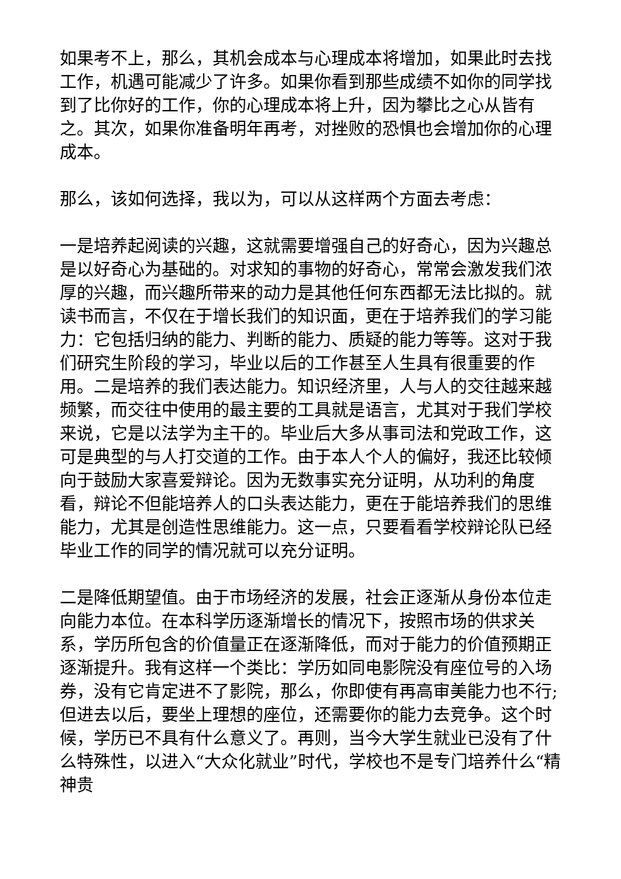如果考不上，那么，其机会成本与心理成本将增加，如果此时去找工作，机遇可能减少了许多。如果你看到那些成绩不如你的同学找到了比你好的工作，你的心理成本将上升，因为攀比之心从皆有之。其次，如果你准备明年再考，对挫败的恐惧也会增加你的心理成本。
那么，该如何选择，我以为，可以从这样两个方面去考虑：
一是培养起阅读的兴趣，这就需要增强自己的好奇心，因为兴趣总是以好奇心为基础的。对求知的事物的好奇心，常常会激发我们浓厚的兴趣，而兴趣所带来的动力是其他任何东西都无法比拟的。就读书而言，不仅在于增长我们的知识面，更在于培养我们的学习能力：它包括归纳的能力、判断的能力、质疑的能力等等。这对于我们研究生阶段的学习，毕业以后的工作甚至人生具有很重要的作用。二是培养的我们表达能力。知识经济里，人与人的交往越来越频繁，而交往中使用的最主要的工具就是语言，尤其对于我们学校来说，它是以法学为主干的。毕业后大多从事司法和党政工作，这可是典型的与人打交道的工作。由于本人个人的偏好，我还比较倾向于鼓励大家喜爱辩论。因为无数事实充分证明，从功利的角度看，辩论不但能培养人的口头表达能力，更在于能培养我们的思维能力，尤其是创造性思维能力。这一点，只要看看学校辩论队已经毕业工作的同学的情况就可以充分证明。
二是降低期望值。由于市场经济的发展，社会正逐渐从身份本位走向能力本位。在本科学历逐渐增长的情况下，按照市场的供求关系，学历所包含的价值量正在逐渐降低，而对于能力的价值预期正逐渐提升。我有这样一个类比：学历如同电影院没有座位号的入场券，没有它肯定进不了影院，那么，你即使有再高审美能力也不行;但进去以后，要坐上理想的座位，还需要你的能力去竞争。这个时候，学历已不具有什么意义了。再则，当今大学生就业已没有了什么特殊性，以进入“大众化就业”时代，学校也不是专门培养什么“精神贵